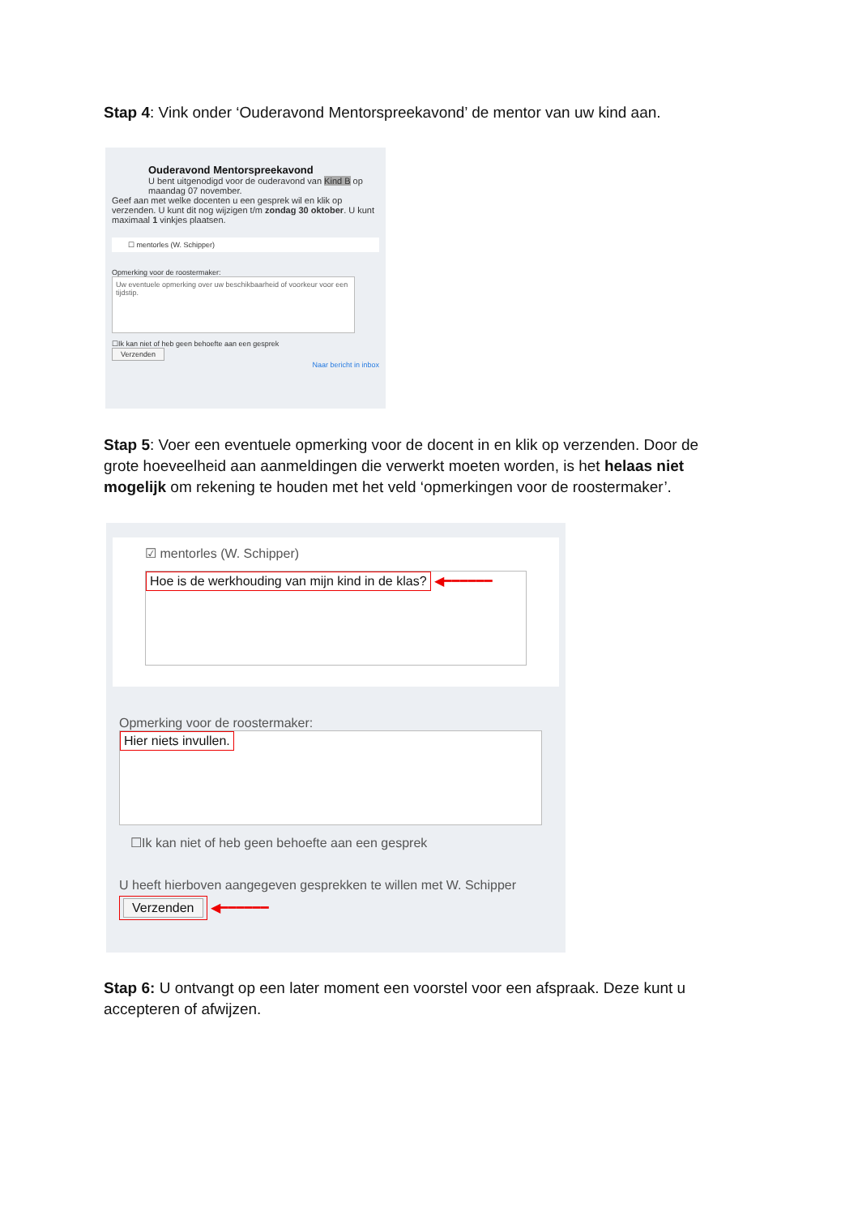Stap 4: Vink onder ‘Ouderavond Mentorspreekavond’ de mentor van uw kind aan.
Ouderavond Mentorspreekavond
U bent uitgenodigd voor de ouderavond van Kind B op maandag 07 november.
Geef aan met welke docenten u een gesprek wil en klik op verzenden. U kunt dit nog wijzigen t/m zondag 30 oktober. U kunt maximaal 1 vinkjes plaatsen.
☐ mentorles (W. Schipper)
Opmerking voor de roostermaker:
Uw eventuele opmerking over uw beschikbaarheid of voorkeur voor een tijdstip.
☐Ik kan niet of heb geen behoefte aan een gesprek
Verzenden
Naar bericht in inbox
Stap 5: Voer een eventuele opmerking voor de docent in en klik op verzenden. Door de grote hoeveelheid aan aanmeldingen die verwerkt moeten worden, is het helaas niet mogelijk om rekening te houden met het veld ‘opmerkingen voor de roostermaker’.
☑ mentorles (W. Schipper)
Hoe is de werkhouding van mijn kind in de klas? ◀━━━━━━
Opmerking voor de roostermaker:
Hier niets invullen.
☐Ik kan niet of heb geen behoefte aan een gesprek
U heeft hierboven aangegeven gesprekken te willen met W. Schipper
Verzenden
◀━━━━━━
Stap 6: U ontvangt op een later moment een voorstel voor een afspraak. Deze kunt u accepteren of afwijzen.